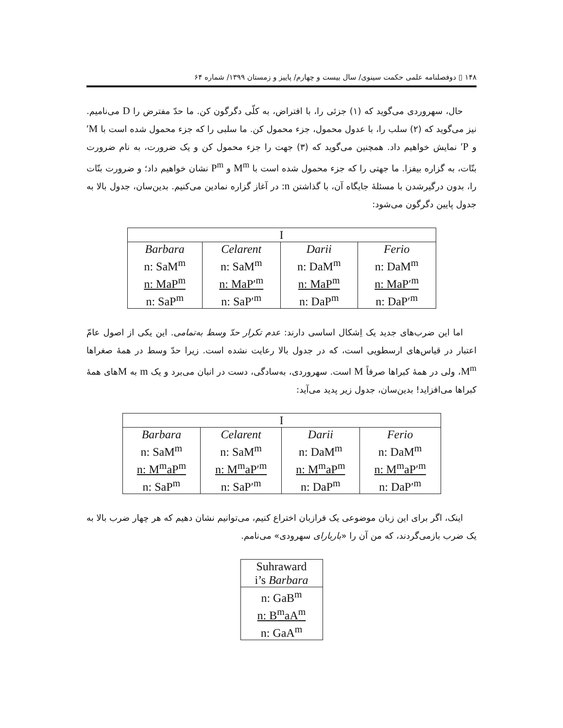۱۴۸ ▯ دوفصلنامه علمی حکمت سینوی/ سال بیست و چهارم/ پاییز و زمستان ۱۳۹۹/ شماره ۶۴
حال، سهروردی می‌گوید که (۱) جزئی را، با افتراض، به کلّی دگرگون کن. ما حدّ مفترض را D می‌نامیم. نیز می‌گوید که (۲) سلب را، با عدول محمول، جزء محمول کن. ما سلبی را که جزء محمول شده است با M′ و P′ نمایش خواهیم داد. همچنین می‌گوید که (۳) جهت را جزء محمول کن و یک ضرورت، به نام ضرورت بتّات، به گزاره بیفزا. ما جهتی را که جزء محمول شده است با M<sup>m</sup> و P<sup>m</sup> نشان خواهیم داد؛ و ضرورت بتّات را، بدون درگیرشدن با مسئلهٔ جایگاه آن، با گذاشتن n: در آغاز گزاره نمادین می‌کنیم. بدین‌سان، جدول بالا به جدول پایین دگرگون می‌شود:
| I | | | |
| Barbara n: SaM<sup>m</sup> n: MaP<sup>m</sup> n: SaP<sup>m</sup> | Celarent n: SaM<sup>m</sup> n: MaP′<sup>m</sup> n: SaP′<sup>m</sup> | Darii n: DaM<sup>m</sup> n: MaP<sup>m</sup> n: DaP<sup>m</sup> | Ferio n: DaM<sup>m</sup> n: MaP′<sup>m</sup> n: DaP′<sup>m</sup> |
اما این ضرب‌های جدید یک اِشکال اساسی دارند: عدم تکرار حدّ وسط به‌تمامی. این یکی از اصول عامّ اعتبار در قیاس‌های ارسطویی است، که در جدول بالا رعایت نشده است. زیرا حدّ وسط در همهٔ صغراها M<sup>m</sup>، ولی در همهٔ کبراها صرفاً M است. سهروردی، به‌سادگی، دست در انبان می‌برد و یک m به Mهای همهٔ کبراها می‌افزاید! بدین‌سان، جدول زیر پدید می‌آید:
| I | | | |
| Barbara n: SaM<sup>m</sup> n: M<sup>m</sup>aP<sup>m</sup> n: SaP<sup>m</sup> | Celarent n: SaM<sup>m</sup> n: M<sup>m</sup>aP′<sup>m</sup> n: SaP′<sup>m</sup> | Darii n: DaM<sup>m</sup> n: M<sup>m</sup>aP<sup>m</sup> n: DaP<sup>m</sup> | Ferio n: DaM<sup>m</sup> n: M<sup>m</sup>aP′<sup>m</sup> n: DaP′<sup>m</sup> |
اینک، اگر برای این زبان موضوعی یک فرازبان اختراع کنیم، می‌توانیم نشان دهیم که هر چهار ضرب بالا به یک ضرب بازمی‌گردند، که من آن را «باربارای سهرودی» می‌نامم.
| Suhraward i’s Barbara |
| n: GaB<sup>m</sup> n: B<sup>m</sup>aA<sup>m</sup> n: GaA<sup>m</sup> |